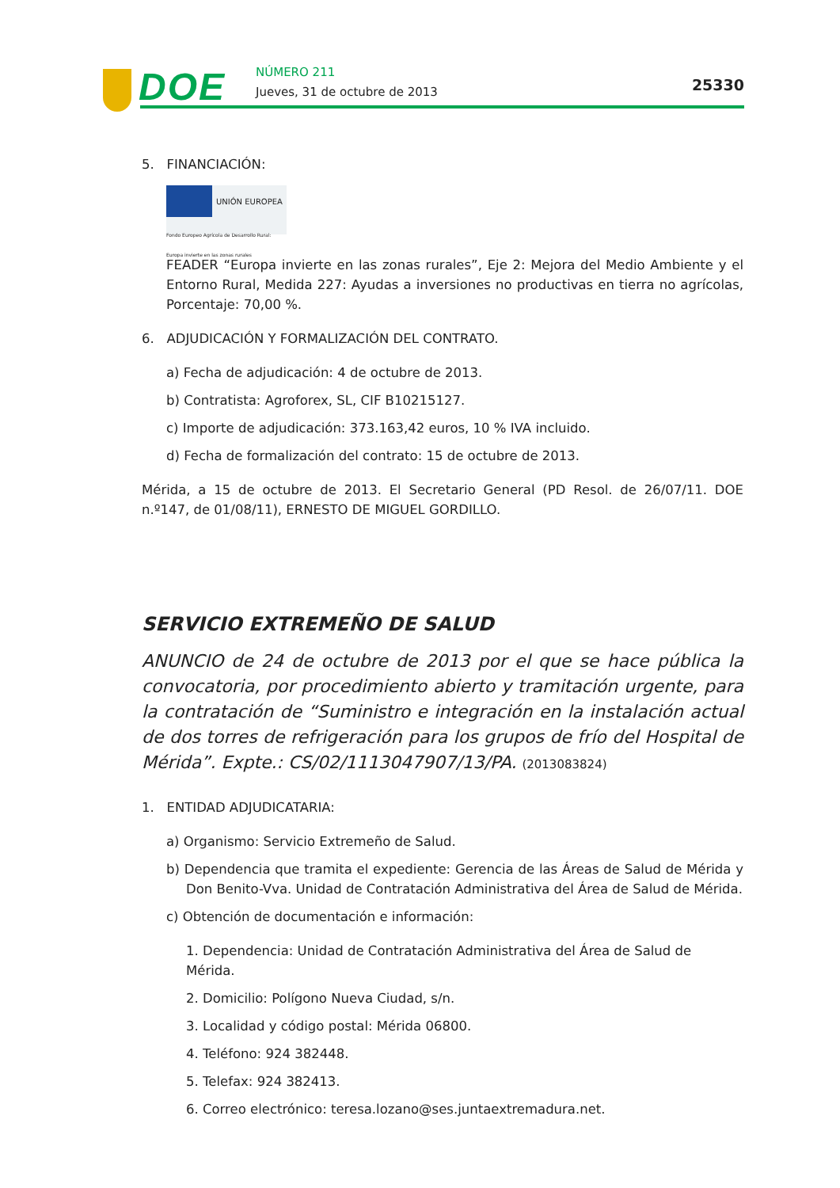DOE NÚMERO 211
Jueves, 31 de octubre de 2013 25330
5. FINANCIACIÓN:
UNIÓN EUROPEA
Fondo Europeo Agrícola de Desarrollo Rural:
Europa invierte en las zonas rurales
FEADER “Europa invierte en las zonas rurales”, Eje 2: Mejora del Medio Ambiente y el Entorno Rural, Medida 227: Ayudas a inversiones no productivas en tierra no agrícolas, Porcentaje: 70,00 %.
6. ADJUDICACIÓN Y FORMALIZACIÓN DEL CONTRATO.
a) Fecha de adjudicación: 4 de octubre de 2013.
b) Contratista: Agroforex, SL, CIF B10215127.
c) Importe de adjudicación: 373.163,42 euros, 10 % IVA incluido.
d) Fecha de formalización del contrato: 15 de octubre de 2013.
Mérida, a 15 de octubre de 2013. El Secretario General (PD Resol. de 26/07/11. DOE n.º147, de 01/08/11), ERNESTO DE MIGUEL GORDILLO.
SERVICIO EXTREMEÑO DE SALUD
ANUNCIO de 24 de octubre de 2013 por el que se hace pública la convocatoria, por procedimiento abierto y tramitación urgente, para la contratación de “Suministro e integración en la instalación actual de dos torres de refrigeración para los grupos de frío del Hospital de Mérida”. Expte.: CS/02/1113047907/13/PA. (2013083824)
1. ENTIDAD ADJUDICATARIA:
a) Organismo: Servicio Extremeño de Salud.
b) Dependencia que tramita el expediente: Gerencia de las Áreas de Salud de Mérida y Don Benito-Vva. Unidad de Contratación Administrativa del Área de Salud de Mérida.
c) Obtención de documentación e información:
1. Dependencia: Unidad de Contratación Administrativa del Área de Salud de Mérida.
2. Domicilio: Polígono Nueva Ciudad, s/n.
3. Localidad y código postal: Mérida 06800.
4. Teléfono: 924 382448.
5. Telefax: 924 382413.
6. Correo electrónico: teresa.lozano@ses.juntaextremadura.net.